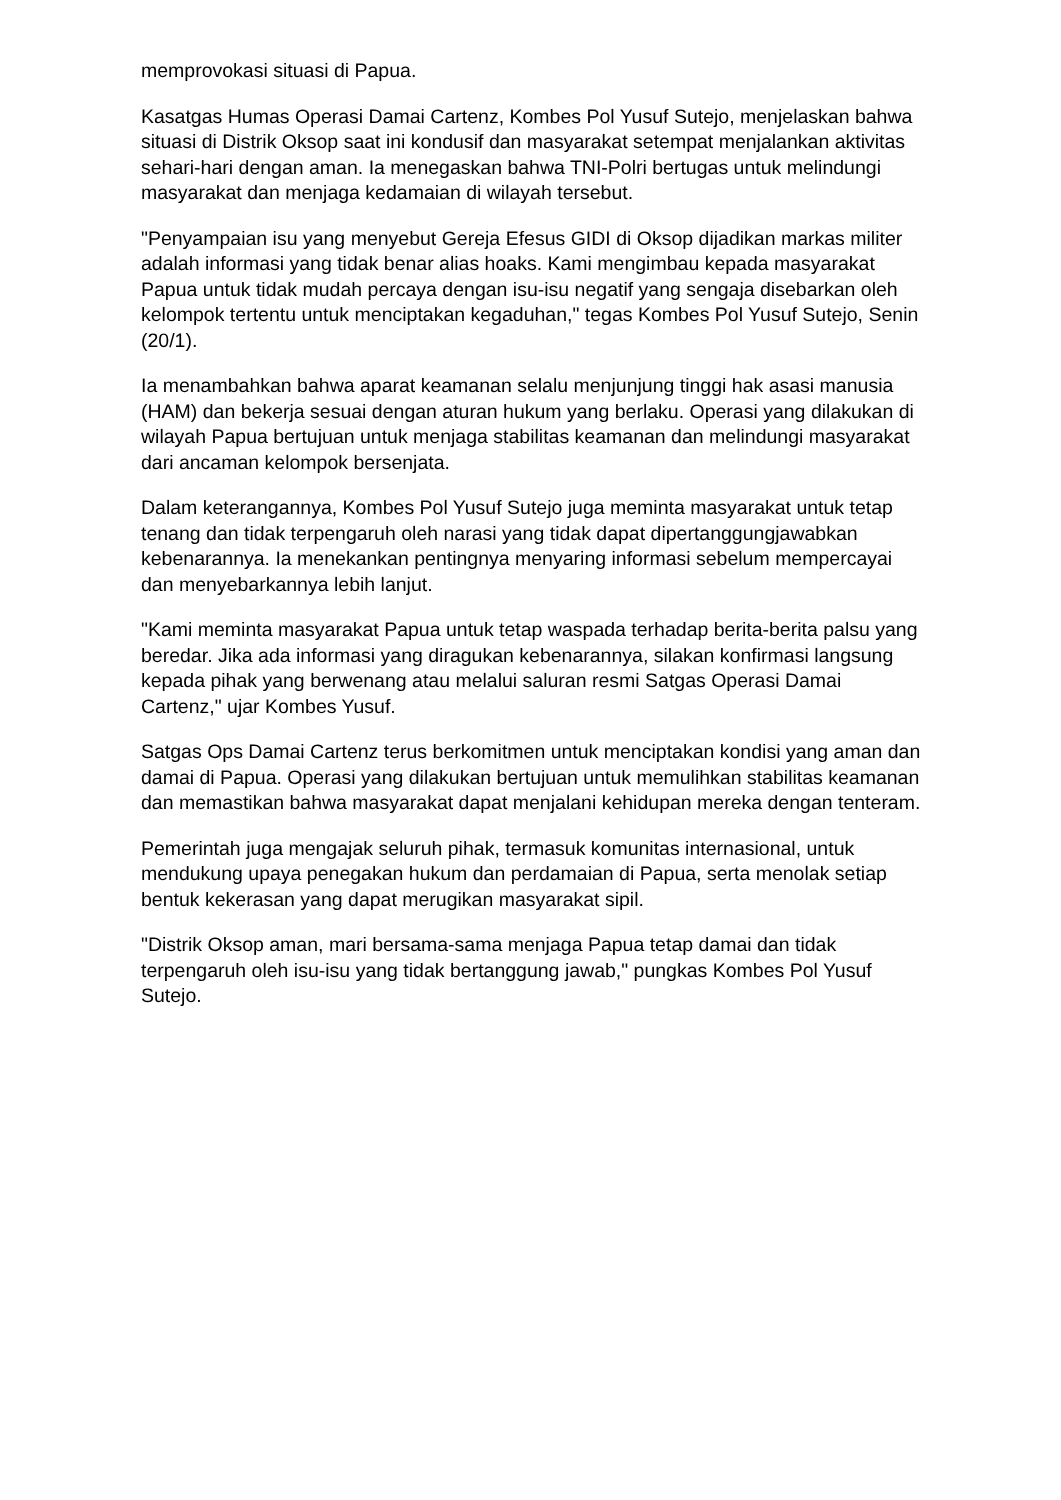memprovokasi situasi di Papua.
Kasatgas Humas Operasi Damai Cartenz, Kombes Pol Yusuf Sutejo, menjelaskan bahwa situasi di Distrik Oksop saat ini kondusif dan masyarakat setempat menjalankan aktivitas sehari-hari dengan aman. Ia menegaskan bahwa TNI-Polri bertugas untuk melindungi masyarakat dan menjaga kedamaian di wilayah tersebut.
"Penyampaian isu yang menyebut Gereja Efesus GIDI di Oksop dijadikan markas militer adalah informasi yang tidak benar alias hoaks. Kami mengimbau kepada masyarakat Papua untuk tidak mudah percaya dengan isu-isu negatif yang sengaja disebarkan oleh kelompok tertentu untuk menciptakan kegaduhan," tegas Kombes Pol Yusuf Sutejo, Senin (20/1).
Ia menambahkan bahwa aparat keamanan selalu menjunjung tinggi hak asasi manusia (HAM) dan bekerja sesuai dengan aturan hukum yang berlaku. Operasi yang dilakukan di wilayah Papua bertujuan untuk menjaga stabilitas keamanan dan melindungi masyarakat dari ancaman kelompok bersenjata.
Dalam keterangannya, Kombes Pol Yusuf Sutejo juga meminta masyarakat untuk tetap tenang dan tidak terpengaruh oleh narasi yang tidak dapat dipertanggungjawabkan kebenarannya. Ia menekankan pentingnya menyaring informasi sebelum mempercayai dan menyebarkannya lebih lanjut.
"Kami meminta masyarakat Papua untuk tetap waspada terhadap berita-berita palsu yang beredar. Jika ada informasi yang diragukan kebenarannya, silakan konfirmasi langsung kepada pihak yang berwenang atau melalui saluran resmi Satgas Operasi Damai Cartenz," ujar Kombes Yusuf.
Satgas Ops Damai Cartenz terus berkomitmen untuk menciptakan kondisi yang aman dan damai di Papua. Operasi yang dilakukan bertujuan untuk memulihkan stabilitas keamanan dan memastikan bahwa masyarakat dapat menjalani kehidupan mereka dengan tenteram.
Pemerintah juga mengajak seluruh pihak, termasuk komunitas internasional, untuk mendukung upaya penegakan hukum dan perdamaian di Papua, serta menolak setiap bentuk kekerasan yang dapat merugikan masyarakat sipil.
"Distrik Oksop aman, mari bersama-sama menjaga Papua tetap damai dan tidak terpengaruh oleh isu-isu yang tidak bertanggung jawab," pungkas Kombes Pol Yusuf Sutejo.